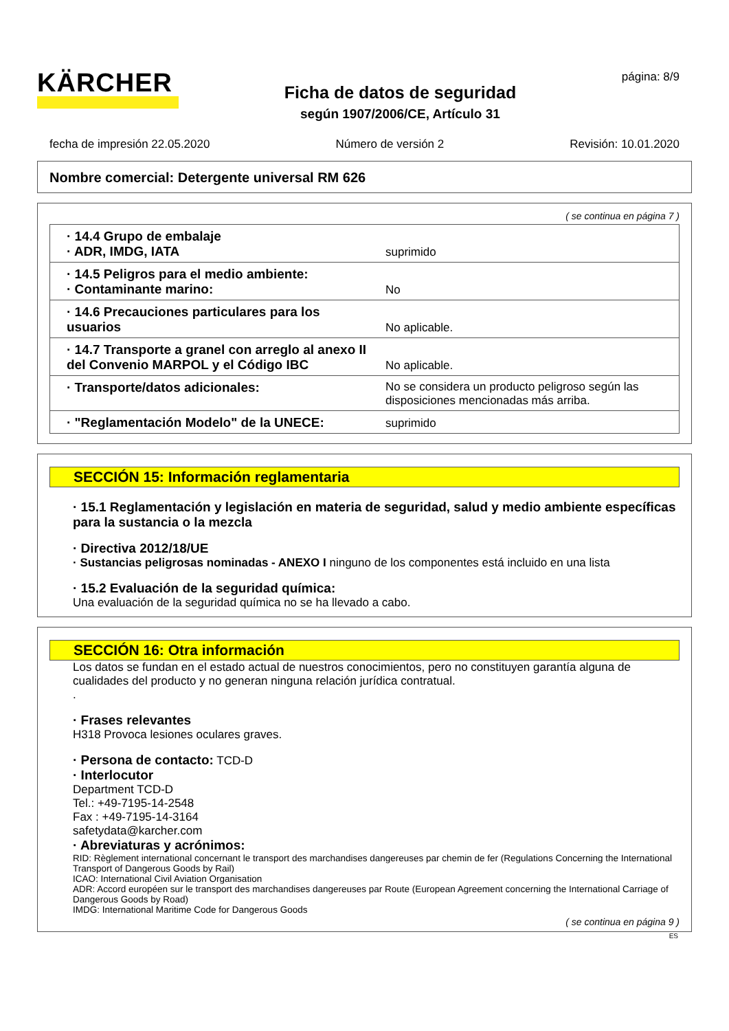KÄRCHER
Ficha de datos de seguridad
según 1907/2006/CE, Artículo 31
página: 8/9
fecha de impresión 22.05.2020 Número de versión 2 Revisión: 10.01.2020
Nombre comercial: Detergente universal RM 626
( se continua en página 7 )
| · 14.4 Grupo de embalaje · ADR, IMDG, IATA | suprimido |
| · 14.5 Peligros para el medio ambiente: · Contaminante marino: | No |
| · 14.6 Precauciones particulares para los usuarios | No aplicable. |
| · 14.7 Transporte a granel con arreglo al anexo II del Convenio MARPOL y el Código IBC | No aplicable. |
| · Transporte/datos adicionales: | No se considera un producto peligroso según las disposiciones mencionadas más arriba. |
| · "Reglamentación Modelo" de la UNECE: | suprimido |
SECCIÓN 15: Información reglamentaria
· 15.1 Reglamentación y legislación en materia de seguridad, salud y medio ambiente específicas para la sustancia o la mezcla
· Directiva 2012/18/UE
· Sustancias peligrosas nominadas - ANEXO I ninguno de los componentes está incluido en una lista
· 15.2 Evaluación de la seguridad química:
Una evaluación de la seguridad química no se ha llevado a cabo.
SECCIÓN 16: Otra información
Los datos se fundan en el estado actual de nuestros conocimientos, pero no constituyen garantía alguna de cualidades del producto y no generan ninguna relación jurídica contratual.
.
· Frases relevantes
H318 Provoca lesiones oculares graves.
· Persona de contacto: TCD-D
· Interlocutor
Department TCD-D
Tel.: +49-7195-14-2548
Fax : +49-7195-14-3164
safetydata@karcher.com
· Abreviaturas y acrónimos:
RID: Règlement international concernant le transport des marchandises dangereuses par chemin de fer (Regulations Concerning the International Transport of Dangerous Goods by Rail)
ICAO: International Civil Aviation Organisation
ADR: Accord européen sur le transport des marchandises dangereuses par Route (European Agreement concerning the International Carriage of Dangerous Goods by Road)
IMDG: International Maritime Code for Dangerous Goods
( se continua en página 9 )
ES